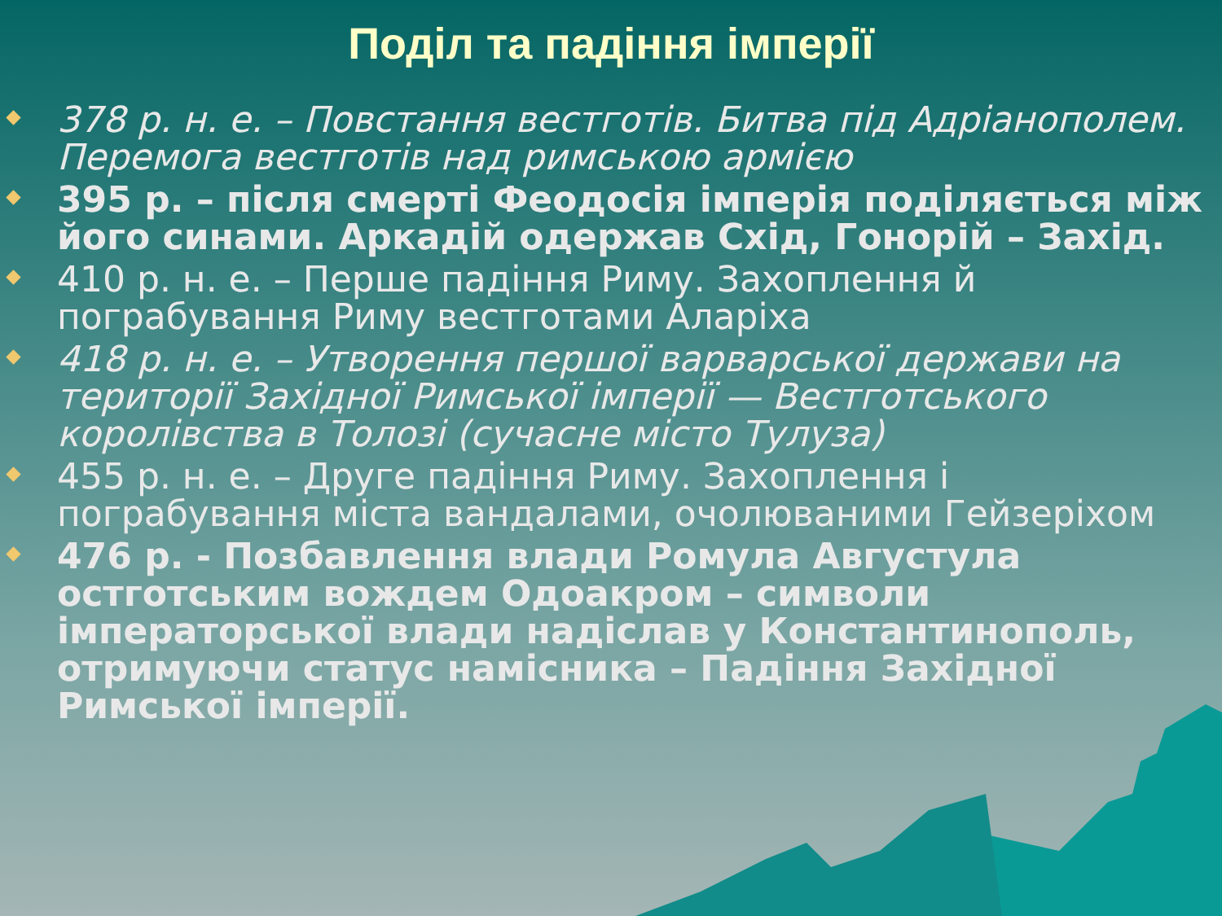Поділ та падіння імперії
378 р. н. е. – Повстання вестготів. Битва під Адріанополем. Перемога вестготів над римською армією
395 р. – після смерті Феодосія імперія поділяється між його синами. Аркадій одержав Схід, Гонорій – Захід.
410 р. н. е. – Перше падіння Риму. Захоплення й пограбування Риму вестготами Аларіха
418 р. н. е. – Утворення першої варварської держави на території Західної Римської імперії — Вестготського королівства в Толозі (сучасне місто Тулуза)
455 р. н. е. – Друге падіння Риму. Захоплення і пограбування міста вандалами, очолюваними Гейзеріхом
476 р. - Позбавлення влади Ромула Августула остготським вождем Одоакром – символи імператорської влади надіслав у Константинополь, отримуючи статус намісника – Падіння Західної Римської імперії.